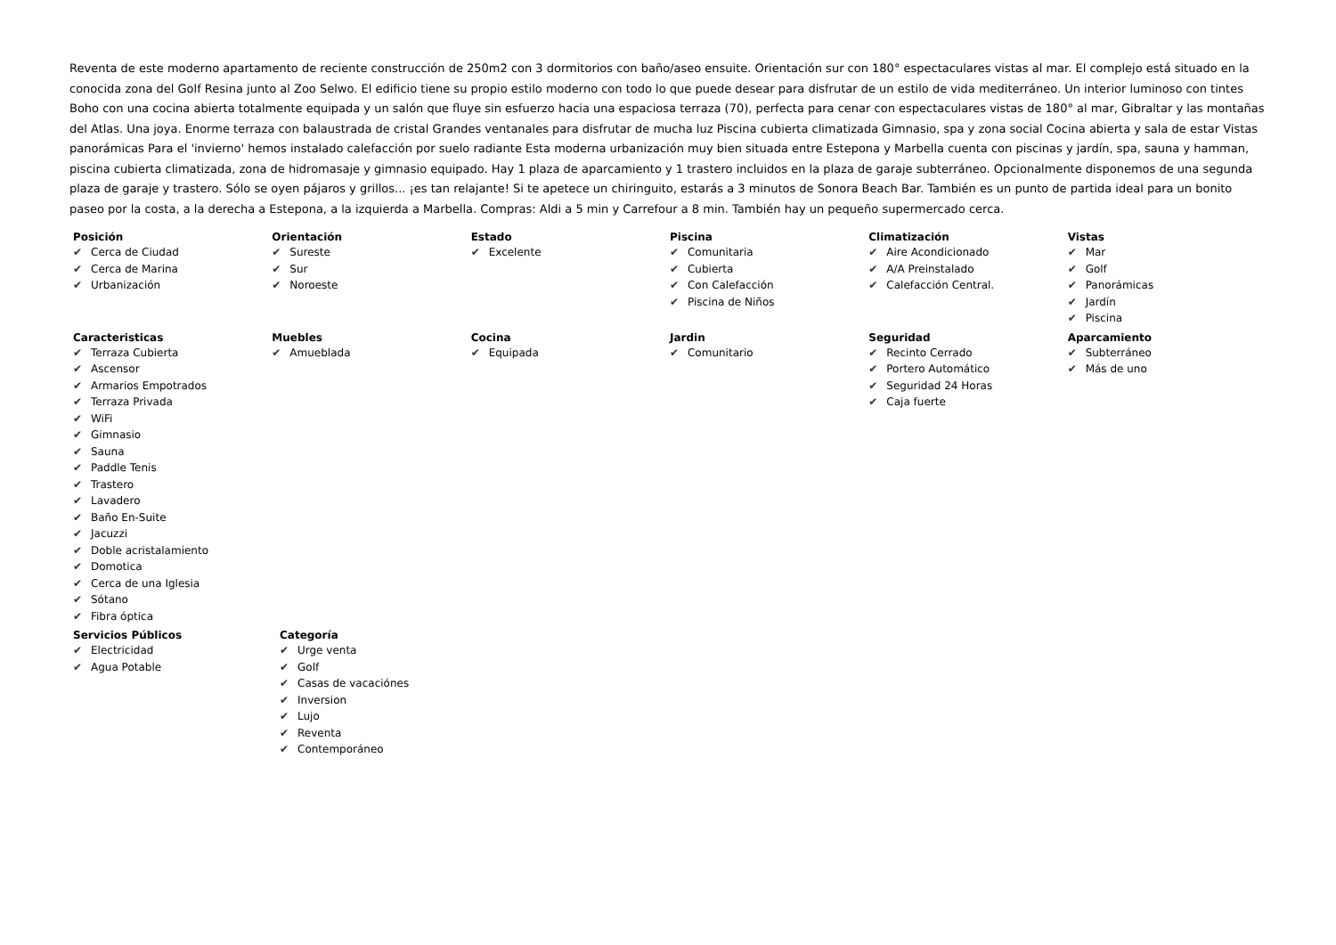Reventa de este moderno apartamento de reciente construcción de 250m2 con 3 dormitorios con baño/aseo ensuite. Orientación sur con 180° espectaculares vistas al mar. El complejo está situado en la conocida zona del Golf Resina junto al Zoo Selwo. El edificio tiene su propio estilo moderno con todo lo que puede desear para disfrutar de un estilo de vida mediterráneo. Un interior luminoso con tintes Boho con una cocina abierta totalmente equipada y un salón que fluye sin esfuerzo hacia una espaciosa terraza (70), perfecta para cenar con espectaculares vistas de 180° al mar, Gibraltar y las montañas del Atlas. Una joya. Enorme terraza con balaustrada de cristal Grandes ventanales para disfrutar de mucha luz Piscina cubierta climatizada Gimnasio, spa y zona social Cocina abierta y sala de estar Vistas panorámicas Para el 'invierno' hemos instalado calefacción por suelo radiante Esta moderna urbanización muy bien situada entre Estepona y Marbella cuenta con piscinas y jardín, spa, sauna y hamman, piscina cubierta climatizada, zona de hidromasaje y gimnasio equipado. Hay 1 plaza de aparcamiento y 1 trastero incluidos en la plaza de garaje subterráneo. Opcionalmente disponemos de una segunda plaza de garaje y trastero. Sólo se oyen pájaros y grillos... ¡es tan relajante! Si te apetece un chiringuito, estarás a 3 minutos de Sonora Beach Bar. También es un punto de partida ideal para un bonito paseo por la costa, a la derecha a Estepona, a la izquierda a Marbella. Compras: Aldi a 5 min y Carrefour a 8 min. También hay un pequeño supermercado cerca.
Posición
✔ Cerca de Ciudad
✔ Cerca de Marina
✔ Urbanización
Orientación
✔ Sureste
✔ Sur
✔ Noroeste
Estado
✔ Excelente
Piscina
✔ Comunitaria
✔ Cubierta
✔ Con Calefacción
✔ Piscina de Niños
Climatización
✔ Aire Acondicionado
✔ A/A Preinstalado
✔ Calefacción Central.
Vistas
✔ Mar
✔ Golf
✔ Panorámicas
✔ Jardín
✔ Piscina
Caracteristicas
✔ Terraza Cubierta
✔ Ascensor
✔ Armarios Empotrados
✔ Terraza Privada
✔ WiFi
✔ Gimnasio
✔ Sauna
✔ Paddle Tenis
✔ Trastero
✔ Lavadero
✔ Baño En-Suite
✔ Jacuzzi
✔ Doble acristalamiento
✔ Domotica
✔ Cerca de una Iglesia
✔ Sótano
✔ Fibra óptica
Muebles
✔ Amueblada
Cocina
✔ Equipada
Jardin
✔ Comunitario
Seguridad
✔ Recinto Cerrado
✔ Portero Automático
✔ Seguridad 24 Horas
✔ Caja fuerte
Aparcamiento
✔ Subterráneo
✔ Más de uno
Servicios Públicos
✔ Electricidad
✔ Agua Potable
Categoría
✔ Urge venta
✔ Golf
✔ Casas de vacaciónes
✔ Inversion
✔ Lujo
✔ Reventa
✔ Contemporáneo